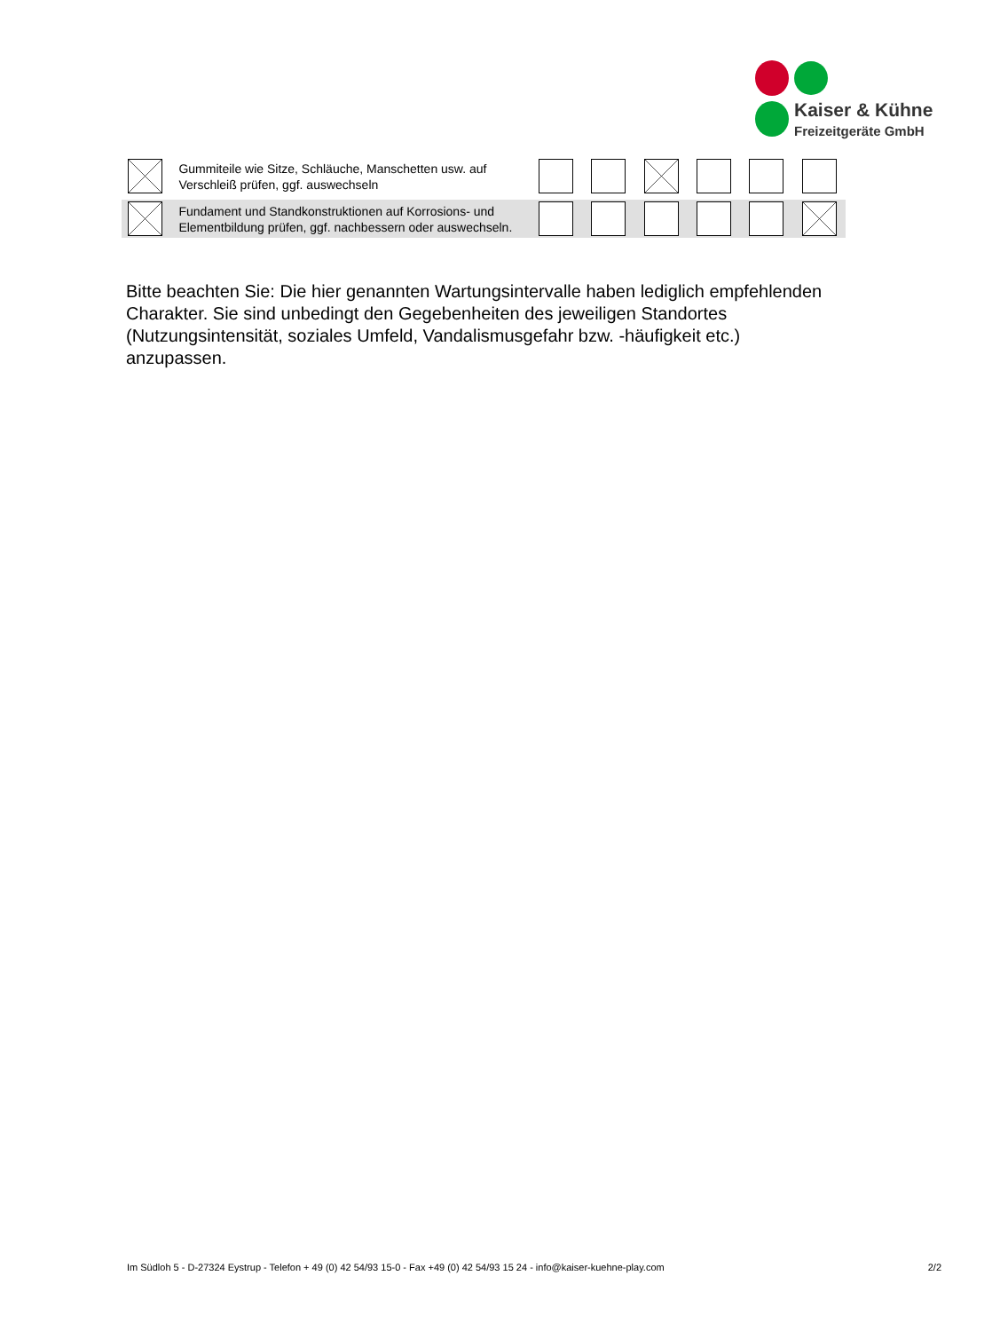Kaiser & Kühne
Freizeitgeräte GmbH
| | | Gummiteile wie Sitze, Schläuche, Manschetten usw. auf Verschleiß prüfen, ggf. auswechseln | | | | | | |
| | | Fundament und Standkonstruktionen auf Korrosions- und Elementbildung prüfen, ggf. nachbessern oder auswechseln. | | | | | | |
Bitte beachten Sie: Die hier genannten Wartungsintervalle haben lediglich empfehlenden Charakter. Sie sind unbedingt den Gegebenheiten des jeweiligen Standortes (Nutzungsintensität, soziales Umfeld, Vandalismusgefahr bzw. -häufigkeit etc.) anzupassen.
Im Südloh 5 - D-27324 Eystrup - Telefon + 49 (0) 42 54/93 15-0 - Fax +49 (0) 42 54/93 15 24 - info@kaiser-kuehne-play.com 2/2